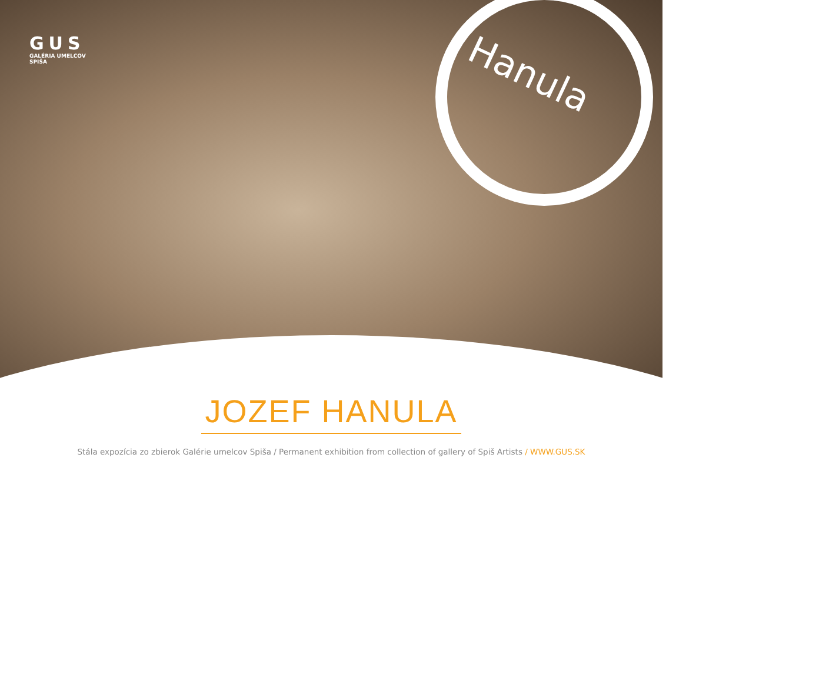GUS
GALÉRIA UMELCOV SPIŠA
Hanula
JOZEF HANULA
Stála expozícia zo zbierok Galérie umelcov Spiša / Permanent exhibition from collection of gallery of Spiš Artists / WWW.GUS.SK